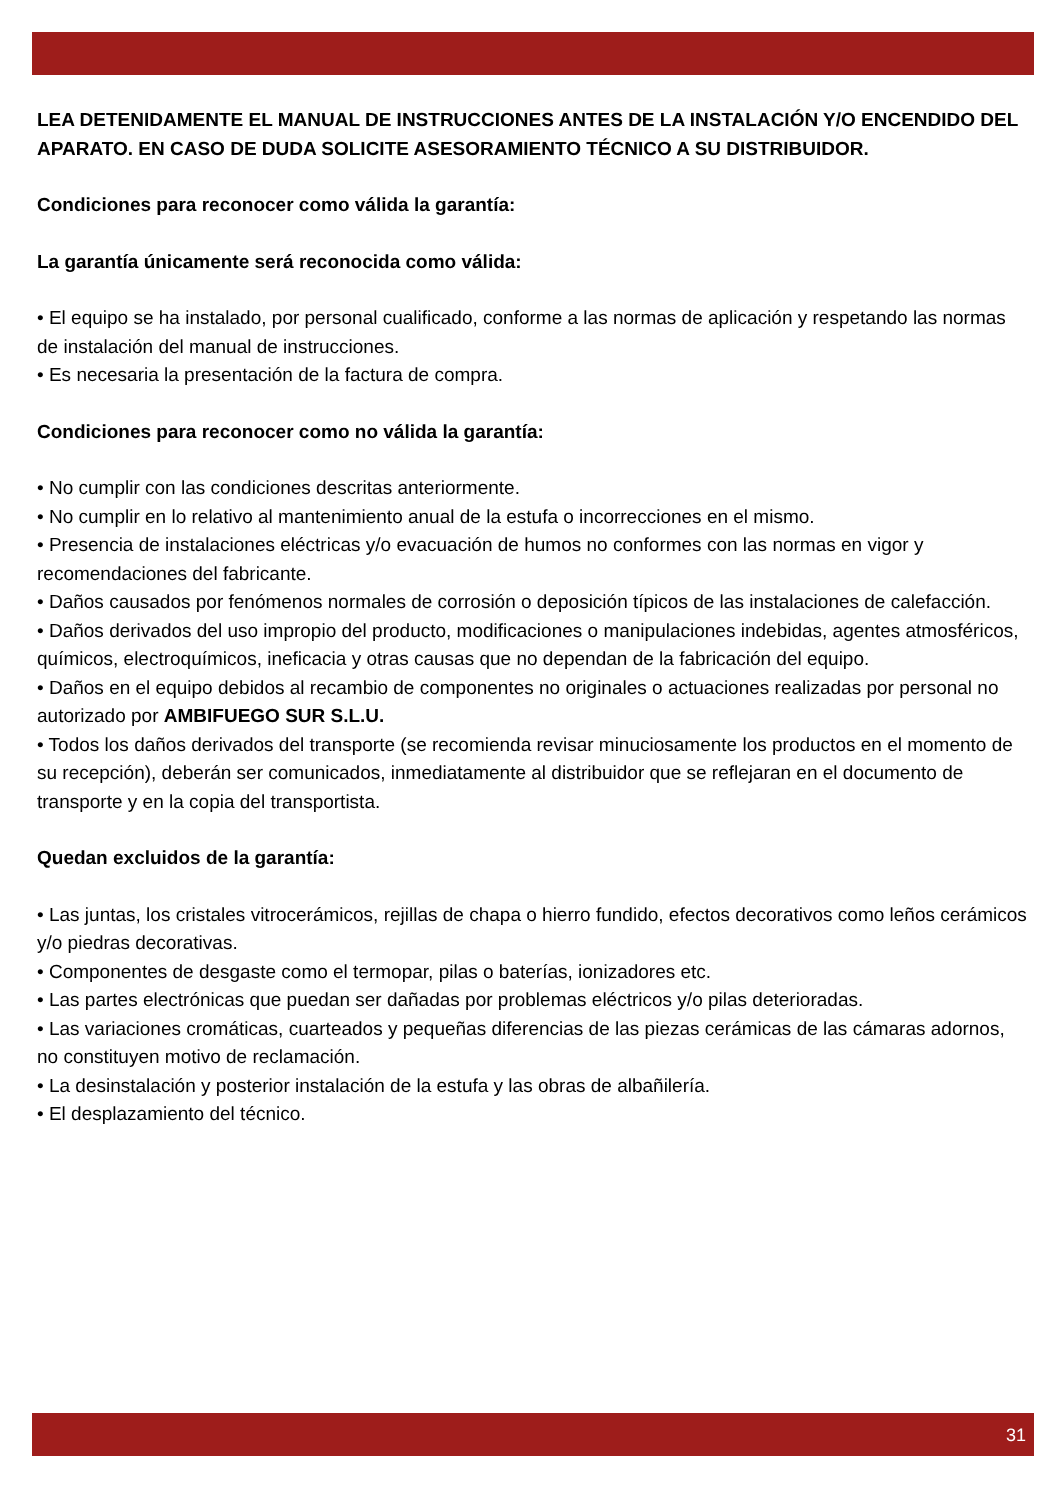LEA DETENIDAMENTE EL MANUAL DE INSTRUCCIONES ANTES DE LA INSTALACIÓN Y/O ENCENDIDO DEL APARATO. EN CASO DE DUDA SOLICITE ASESORAMIENTO TÉCNICO A SU DISTRIBUIDOR.
Condiciones para reconocer como válida la garantía:
La garantía únicamente será reconocida como válida:
• El equipo se ha instalado, por personal cualificado, conforme a las normas de aplicación y respetando las normas de instalación del manual de instrucciones.
• Es necesaria la presentación de la factura de compra.
Condiciones para reconocer como no válida la garantía:
• No cumplir con las condiciones descritas anteriormente.
• No cumplir en lo relativo al mantenimiento anual de la estufa o incorrecciones en el mismo.
• Presencia de instalaciones eléctricas y/o evacuación de humos no conformes con las normas en vigor y recomendaciones del fabricante.
• Daños causados por fenómenos normales de corrosión o deposición típicos de las instalaciones de calefacción.
• Daños derivados del uso impropio del producto, modificaciones o manipulaciones indebidas, agentes atmosféricos, químicos, electroquímicos, ineficacia y otras causas que no dependan de la fabricación del equipo.
• Daños en el equipo debidos al recambio de componentes no originales o actuaciones realizadas por personal no autorizado por AMBIFUEGO SUR S.L.U.
• Todos los daños derivados del transporte (se recomienda revisar minuciosamente los productos en el momento de su recepción), deberán ser comunicados, inmediatamente al distribuidor que se reflejaran en el documento de transporte y en la copia del transportista.
Quedan excluidos de la garantía:
• Las juntas, los cristales vitrocerámicos, rejillas de chapa o hierro fundido, efectos decorativos como leños cerámicos y/o piedras decorativas.
• Componentes de desgaste como el termopar, pilas o baterías, ionizadores etc.
• Las partes electrónicas que puedan ser dañadas por problemas eléctricos y/o pilas deterioradas.
• Las variaciones cromáticas, cuarteados y pequeñas diferencias de las piezas cerámicas de las cámaras adornos, no constituyen motivo de reclamación.
• La desinstalación y posterior instalación de la estufa y las obras de albañilería.
• El desplazamiento del técnico.
31